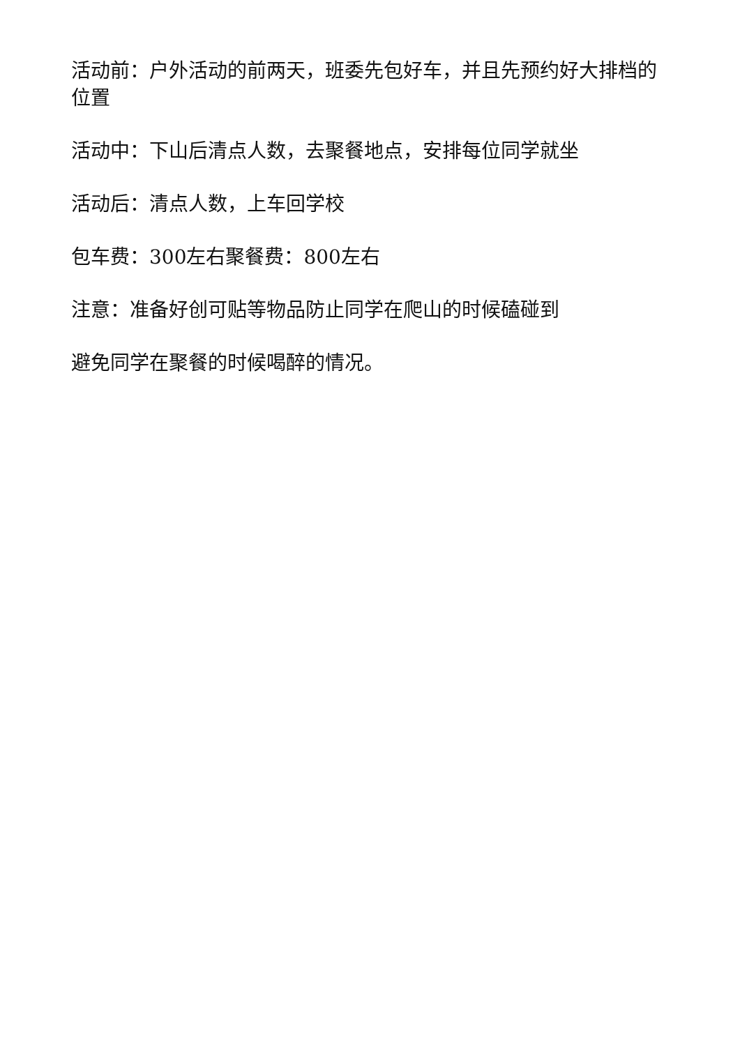活动前：户外活动的前两天，班委先包好车，并且先预约好大排档的位置
活动中：下山后清点人数，去聚餐地点，安排每位同学就坐
活动后：清点人数，上车回学校
包车费：300左右聚餐费：800左右
注意：准备好创可贴等物品防止同学在爬山的时候磕碰到
避免同学在聚餐的时候喝醉的情况。